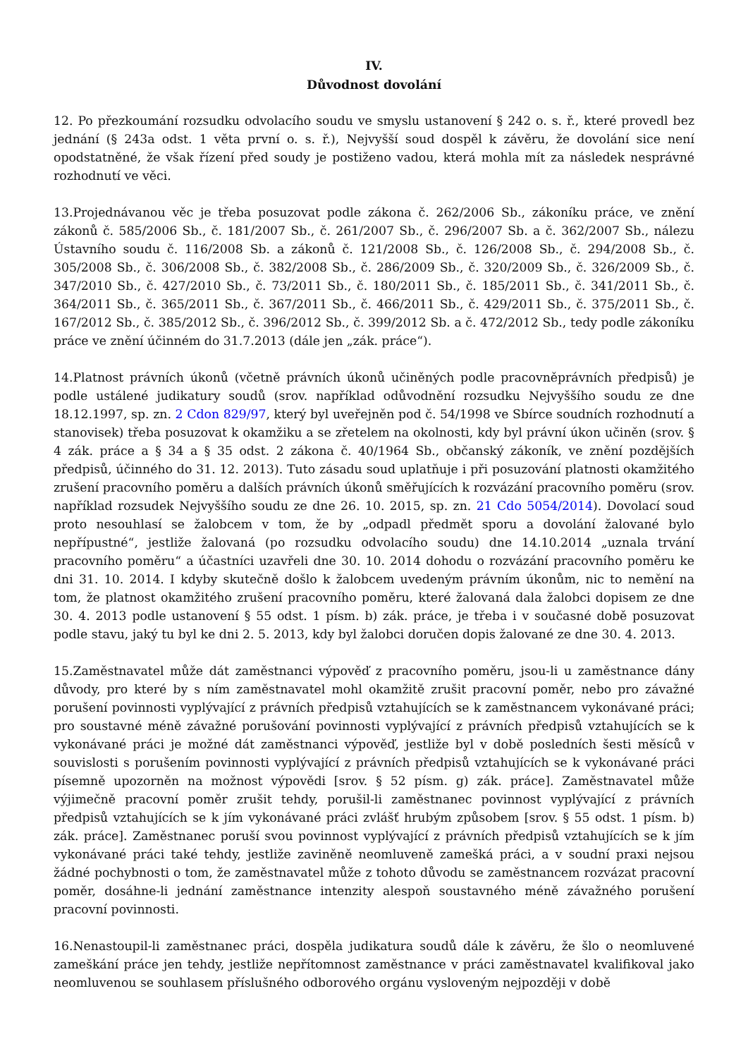IV.
Důvodnost dovolání
12. Po přezkoumání rozsudku odvolacího soudu ve smyslu ustanovení § 242 o. s. ř., které provedl bez jednání (§ 243a odst. 1 věta první o. s. ř.), Nejvyšší soud dospěl k závěru, že dovolání sice není opodstatněné, že však řízení před soudy je postiženo vadou, která mohla mít za následek nesprávné rozhodnutí ve věci.
13.Projednávanou věc je třeba posuzovat podle zákona č. 262/2006 Sb., zákoníku práce, ve znění zákonů č. 585/2006 Sb., č. 181/2007 Sb., č. 261/2007 Sb., č. 296/2007 Sb. a č. 362/2007 Sb., nálezu Ústavního soudu č. 116/2008 Sb. a zákonů č. 121/2008 Sb., č. 126/2008 Sb., č. 294/2008 Sb., č. 305/2008 Sb., č. 306/2008 Sb., č. 382/2008 Sb., č. 286/2009 Sb., č. 320/2009 Sb., č. 326/2009 Sb., č. 347/2010 Sb., č. 427/2010 Sb., č. 73/2011 Sb., č. 180/2011 Sb., č. 185/2011 Sb., č. 341/2011 Sb., č. 364/2011 Sb., č. 365/2011 Sb., č. 367/2011 Sb., č. 466/2011 Sb., č. 429/2011 Sb., č. 375/2011 Sb., č. 167/2012 Sb., č. 385/2012 Sb., č. 396/2012 Sb., č. 399/2012 Sb. a č. 472/2012 Sb., tedy podle zákoníku práce ve znění účinném do 31.7.2013 (dále jen „zák. práce“).
14.Platnost právních úkonů (včetně právních úkonů učiněných podle pracovněprávních předpisů) je podle ustálené judikatury soudů (srov. například odůvodnění rozsudku Nejvyššího soudu ze dne 18.12.1997, sp. zn. 2 Cdon 829/97, který byl uveřejněn pod č. 54/1998 ve Sbírce soudních rozhodnutí a stanovisek) třeba posuzovat k okamžiku a se zřetelem na okolnosti, kdy byl právní úkon učiněn (srov. § 4 zák. práce a § 34 a § 35 odst. 2 zákona č. 40/1964 Sb., občanský zákoník, ve znění pozdějších předpisů, účinného do 31. 12. 2013). Tuto zásadu soud uplatňuje i při posuzování platnosti okamžitého zrušení pracovního poměru a dalších právních úkonů směřujících k rozvázání pracovního poměru (srov. například rozsudek Nejvyššího soudu ze dne 26. 10. 2015, sp. zn. 21 Cdo 5054/2014). Dovolací soud proto nesouhlasí se žalobcem v tom, že by „odpadl předmět sporu a dovolání žalované bylo nepřípustné“, jestliže žalovaná (po rozsudku odvolacího soudu) dne 14.10.2014 „uznala trvání pracovního poměru“ a účastníci uzavřeli dne 30. 10. 2014 dohodu o rozvázání pracovního poměru ke dni 31. 10. 2014. I kdyby skutečně došlo k žalobcem uvedeným právním úkonům, nic to nemění na tom, že platnost okamžitého zrušení pracovního poměru, které žalovaná dala žalobci dopisem ze dne 30. 4. 2013 podle ustanovení § 55 odst. 1 písm. b) zák. práce, je třeba i v současné době posuzovat podle stavu, jaký tu byl ke dni 2. 5. 2013, kdy byl žalobci doručen dopis žalované ze dne 30. 4. 2013.
15.Zaměstnavatel může dát zaměstnanci výpověď z pracovního poměru, jsou-li u zaměstnance dány důvody, pro které by s ním zaměstnavatel mohl okamžitě zrušit pracovní poměr, nebo pro závažné porušení povinnosti vyplývající z právních předpisů vztahujících se k zaměstnancem vykonávané práci; pro soustavné méně závažné porušování povinnosti vyplývající z právních předpisů vztahujících se k vykonávané práci je možné dát zaměstnanci výpověď, jestliže byl v době posledních šesti měsíců v souvislosti s porušením povinnosti vyplývající z právních předpisů vztahujících se k vykonávané práci písemně upozorněn na možnost výpovědi [srov. § 52 písm. g) zák. práce]. Zaměstnavatel může výjimečně pracovní poměr zrušit tehdy, porušil-li zaměstnanec povinnost vyplývající z právních předpisů vztahujících se k jím vykonávané práci zvlášť hrubým způsobem [srov. § 55 odst. 1 písm. b) zák. práce]. Zaměstnanec poruší svou povinnost vyplývající z právních předpisů vztahujících se k jím vykonávané práci také tehdy, jestliže zaviněně neomluveně zamešká práci, a v soudní praxi nejsou žádné pochybnosti o tom, že zaměstnavatel může z tohoto důvodu se zaměstnancem rozvázat pracovní poměr, dosáhne-li jednání zaměstnance intenzity alespoň soustavného méně závažného porušení pracovní povinnosti.
16.Nenastoupil-li zaměstnanec práci, dospěla judikatura soudů dále k závěru, že šlo o neomluvené zameškání práce jen tehdy, jestliže nepřítomnost zaměstnance v práci zaměstnavatel kvalifikoval jako neomluvenou se souhlasem příslušného odborového orgánu vysloveným nejpozději v době